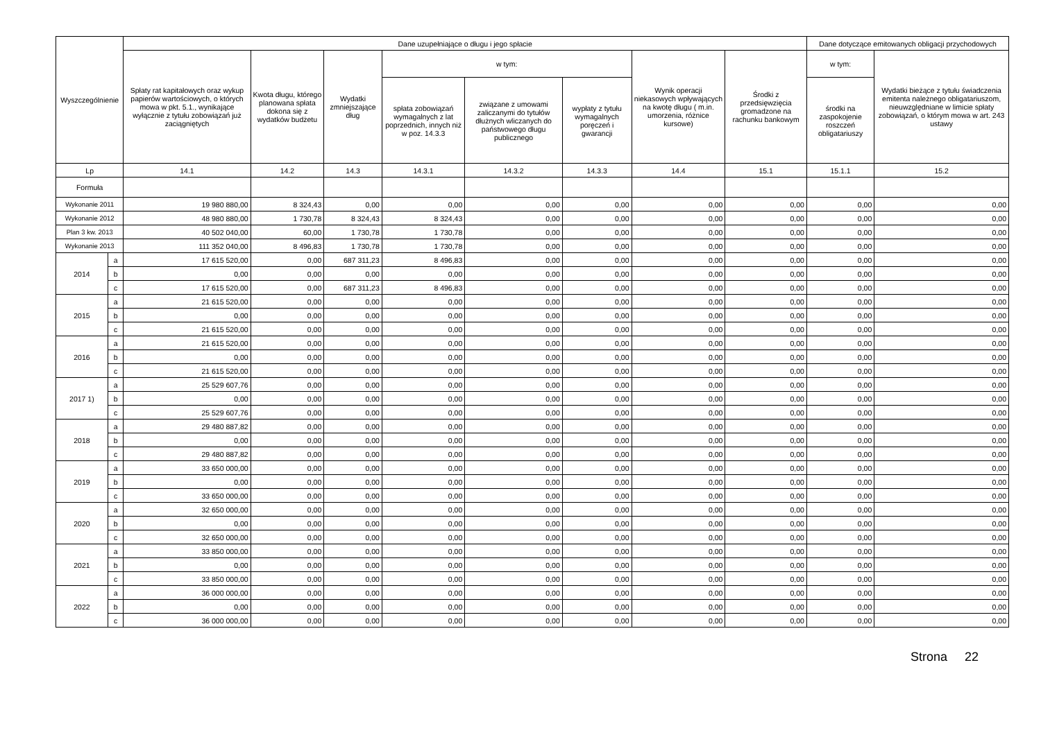| Wyszczególnienie | | Dane uzupełniające o długu i jego spłacie | | | | | | | | Dane dotyczące emitowanych obligacji przychodowych | |
| --- | --- | --- | --- | --- | --- | --- | --- | --- | --- | --- | --- |
| | | Spłaty rat kapitałowych oraz wykup papierów wartościowych, o których mowa w pkt. 5.1., wynikające wyłącznie z tytułu zobowiązań już zaciągniętych | Kwota długu, którego planowana spłata dokona się z wydatków budżetu | Wydatki zmniejszające dług | w tym: | | | Wynik operacji niekasowych wpływających na kwotę długu ( m.in. umorzenia, różnice kursowe) | Środki z przedsięwzięcia gromadzone na rachunku bankowym | w tym: | Wydatki bieżące z tytułu świadczenia emitenta należnego obligatariuszom, nieuwzględniane w limicie spłaty zobowiązań, o którym mowa w art. 243 ustawy |
| | | | | | spłata zobowiązań wymagalnych z lat poprzednich, innych niż w poz. 14.3.3 | związane z umowami zaliczanymi do tytułów dłużnych wliczanych do państwowego długu publicznego | wypłaty z tytułu wymagalnych poręczeń i gwarancji | | | środki na zaspokojenie roszczeń obligatariuszy | |
| Lp | | 14.1 | 14.2 | 14.3 | 14.3.1 | 14.3.2 | 14.3.3 | 14.4 | 15.1 | 15.1.1 | 15.2 |
| Formuła | | | | | | | | | | | |
| Wykonanie 2011 | | 19 980 880,00 | 8 324,43 | 0,00 | 0,00 | 0,00 | 0,00 | 0,00 | 0,00 | 0,00 | 0,00 |
| Wykonanie 2012 | | 48 980 880,00 | 1 730,78 | 8 324,43 | 8 324,43 | 0,00 | 0,00 | 0,00 | 0,00 | 0,00 | 0,00 |
| Plan 3 kw. 2013 | | 40 502 040,00 | 60,00 | 1 730,78 | 1 730,78 | 0,00 | 0,00 | 0,00 | 0,00 | 0,00 | 0,00 |
| Wykonanie 2013 | | 111 352 040,00 | 8 496,83 | 1 730,78 | 1 730,78 | 0,00 | 0,00 | 0,00 | 0,00 | 0,00 | 0,00 |
| 2014 | a | 17 615 520,00 | 0,00 | 687 311,23 | 8 496,83 | 0,00 | 0,00 | 0,00 | 0,00 | 0,00 | 0,00 |
| | b | 0,00 | 0,00 | 0,00 | 0,00 | 0,00 | 0,00 | 0,00 | 0,00 | 0,00 | 0,00 |
| | c | 17 615 520,00 | 0,00 | 687 311,23 | 8 496,83 | 0,00 | 0,00 | 0,00 | 0,00 | 0,00 | 0,00 |
| 2015 | a | 21 615 520,00 | 0,00 | 0,00 | 0,00 | 0,00 | 0,00 | 0,00 | 0,00 | 0,00 | 0,00 |
| | b | 0,00 | 0,00 | 0,00 | 0,00 | 0,00 | 0,00 | 0,00 | 0,00 | 0,00 | 0,00 |
| | c | 21 615 520,00 | 0,00 | 0,00 | 0,00 | 0,00 | 0,00 | 0,00 | 0,00 | 0,00 | 0,00 |
| 2016 | a | 21 615 520,00 | 0,00 | 0,00 | 0,00 | 0,00 | 0,00 | 0,00 | 0,00 | 0,00 | 0,00 |
| | b | 0,00 | 0,00 | 0,00 | 0,00 | 0,00 | 0,00 | 0,00 | 0,00 | 0,00 | 0,00 |
| | c | 21 615 520,00 | 0,00 | 0,00 | 0,00 | 0,00 | 0,00 | 0,00 | 0,00 | 0,00 | 0,00 |
| 2017 1) | a | 25 529 607,76 | 0,00 | 0,00 | 0,00 | 0,00 | 0,00 | 0,00 | 0,00 | 0,00 | 0,00 |
| | b | 0,00 | 0,00 | 0,00 | 0,00 | 0,00 | 0,00 | 0,00 | 0,00 | 0,00 | 0,00 |
| | c | 25 529 607,76 | 0,00 | 0,00 | 0,00 | 0,00 | 0,00 | 0,00 | 0,00 | 0,00 | 0,00 |
| 2018 | a | 29 480 887,82 | 0,00 | 0,00 | 0,00 | 0,00 | 0,00 | 0,00 | 0,00 | 0,00 | 0,00 |
| | b | 0,00 | 0,00 | 0,00 | 0,00 | 0,00 | 0,00 | 0,00 | 0,00 | 0,00 | 0,00 |
| | c | 29 480 887,82 | 0,00 | 0,00 | 0,00 | 0,00 | 0,00 | 0,00 | 0,00 | 0,00 | 0,00 |
| 2019 | a | 33 650 000,00 | 0,00 | 0,00 | 0,00 | 0,00 | 0,00 | 0,00 | 0,00 | 0,00 | 0,00 |
| | b | 0,00 | 0,00 | 0,00 | 0,00 | 0,00 | 0,00 | 0,00 | 0,00 | 0,00 | 0,00 |
| | c | 33 650 000,00 | 0,00 | 0,00 | 0,00 | 0,00 | 0,00 | 0,00 | 0,00 | 0,00 | 0,00 |
| 2020 | a | 32 650 000,00 | 0,00 | 0,00 | 0,00 | 0,00 | 0,00 | 0,00 | 0,00 | 0,00 | 0,00 |
| | b | 0,00 | 0,00 | 0,00 | 0,00 | 0,00 | 0,00 | 0,00 | 0,00 | 0,00 | 0,00 |
| | c | 32 650 000,00 | 0,00 | 0,00 | 0,00 | 0,00 | 0,00 | 0,00 | 0,00 | 0,00 | 0,00 |
| 2021 | a | 33 850 000,00 | 0,00 | 0,00 | 0,00 | 0,00 | 0,00 | 0,00 | 0,00 | 0,00 | 0,00 |
| | b | 0,00 | 0,00 | 0,00 | 0,00 | 0,00 | 0,00 | 0,00 | 0,00 | 0,00 | 0,00 |
| | c | 33 850 000,00 | 0,00 | 0,00 | 0,00 | 0,00 | 0,00 | 0,00 | 0,00 | 0,00 | 0,00 |
| 2022 | a | 36 000 000,00 | 0,00 | 0,00 | 0,00 | 0,00 | 0,00 | 0,00 | 0,00 | 0,00 | 0,00 |
| | b | 0,00 | 0,00 | 0,00 | 0,00 | 0,00 | 0,00 | 0,00 | 0,00 | 0,00 | 0,00 |
| | c | 36 000 000,00 | 0,00 | 0,00 | 0,00 | 0,00 | 0,00 | 0,00 | 0,00 | 0,00 | 0,00 |
Strona 22